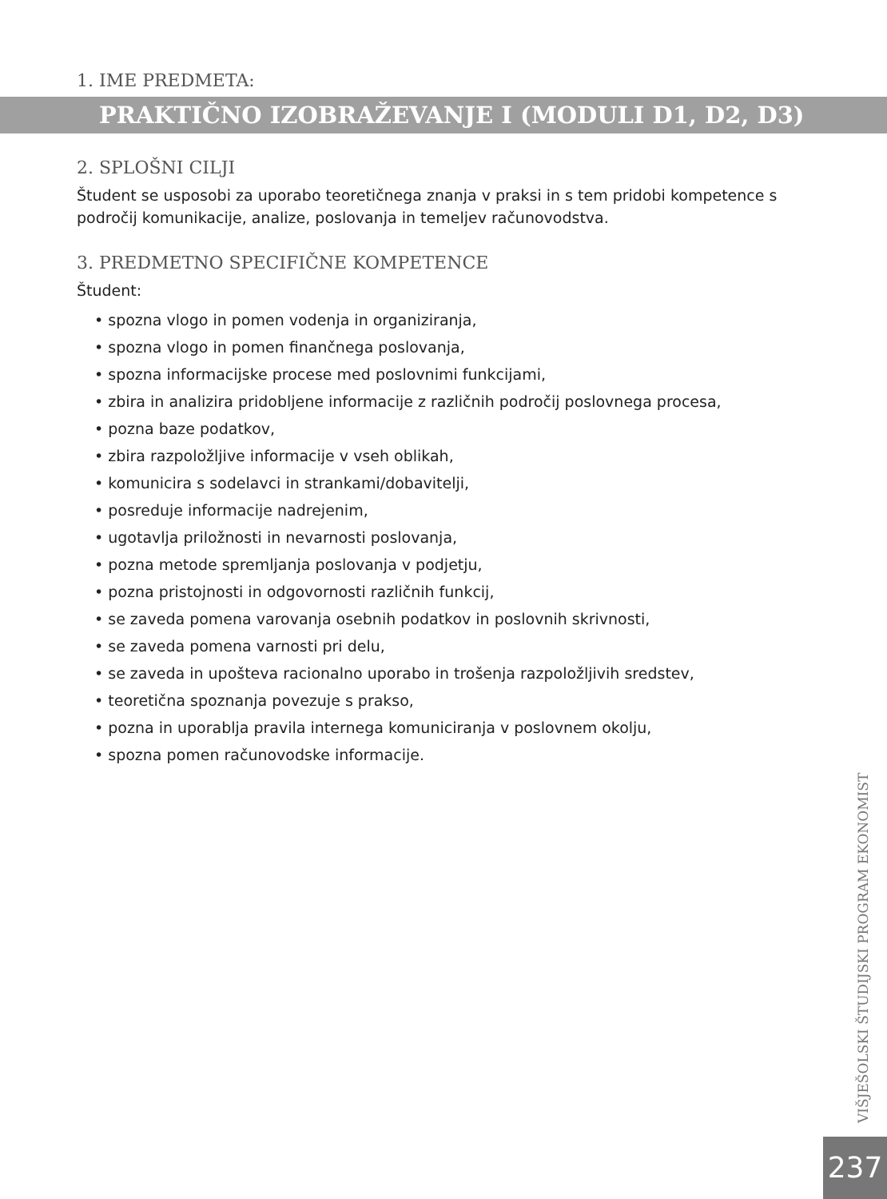1. IME PREDMETA:
PRAKTIČNO IZOBRAŽEVANJE I (MODULI D1, D2, D3)
2. SPLOŠNI CILJI
Študent se usposobi za uporabo teoretičnega znanja v praksi in s tem pridobi kompetence s področij komunikacije, analize, poslovanja in temeljev računovodstva.
3. PREDMETNO SPECIFIČNE KOMPETENCE
Študent:
• spozna vlogo in pomen vodenja in organiziranja,
• spozna vlogo in pomen finančnega poslovanja,
• spozna informacijske procese med poslovnimi funkcijami,
• zbira in analizira pridobljene informacije z različnih področij poslovnega procesa,
• pozna baze podatkov,
• zbira razpoložljive informacije v vseh oblikah,
• komunicira s sodelavci in strankami/dobavitelji,
• posreduje informacije nadrejenim,
• ugotavlja priložnosti in nevarnosti poslovanja,
• pozna metode spremljanja poslovanja v podjetju,
• pozna pristojnosti in odgovornosti različnih funkcij,
• se zaveda pomena varovanja osebnih podatkov in poslovnih skrivnosti,
• se zaveda pomena varnosti pri delu,
• se zaveda in upošteva racionalno uporabo in trošenja razpoložljivih sredstev,
• teoretična spoznanja povezuje s prakso,
• pozna in uporablja pravila internega komuniciranja v poslovnem okolju,
• spozna pomen računovodske informacije.
VIŠJEŠOLSKI ŠTUDIJSKI PROGRAM EKONOMIST
237